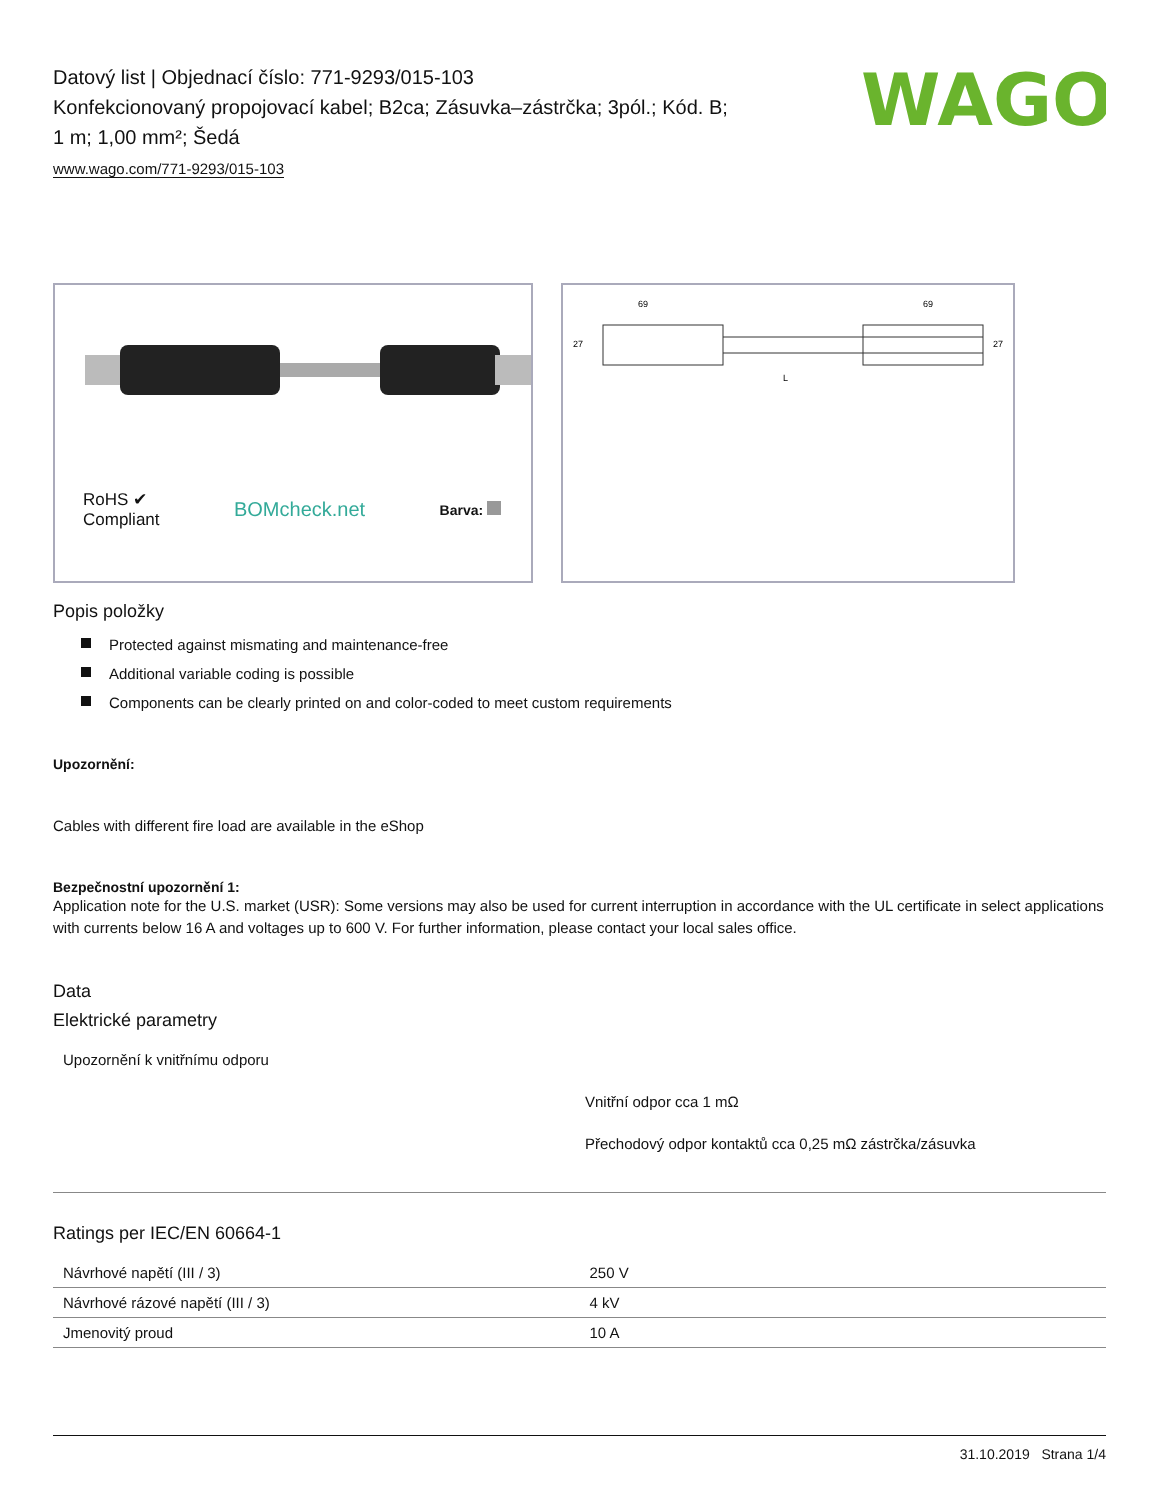WAGO
Datový list | Objednací číslo: 771-9293/015-103
Konfekcionovaný propojovací kabel; B2ca; Zásuvka–zástrčka; 3pól.; Kód. B;
1 m; 1,00 mm²; Šedá
www.wago.com/771-9293/015-103
RoHS ✔
Compliant
BOMcheck.net
Barva:
69
69
L
27
27
Popis položky
Protected against mismating and maintenance-free
Additional variable coding is possible
Components can be clearly printed on and color-coded to meet custom requirements
Upozornění:
Cables with different fire load are available in the eShop
Bezpečnostní upozornění 1:
Application note for the U.S. market (USR): Some versions may also be used for current interruption in accordance with the UL certificate in select applications with currents below 16 A and voltages up to 600 V. For further information, please contact your local sales office.
Data
Elektrické parametry
Upozornění k vnitřnímu odporu
Vnitřní odpor cca 1 mΩ
Přechodový odpor kontaktů cca 0,25 mΩ zástrčka/zásuvka
Ratings per IEC/EN 60664-1
| Návrhové napětí (III / 3) | 250 V |
| Návrhové rázové napětí (III / 3) | 4 kV |
| Jmenovitý proud | 10 A |
31.10.2019 Strana 1/4